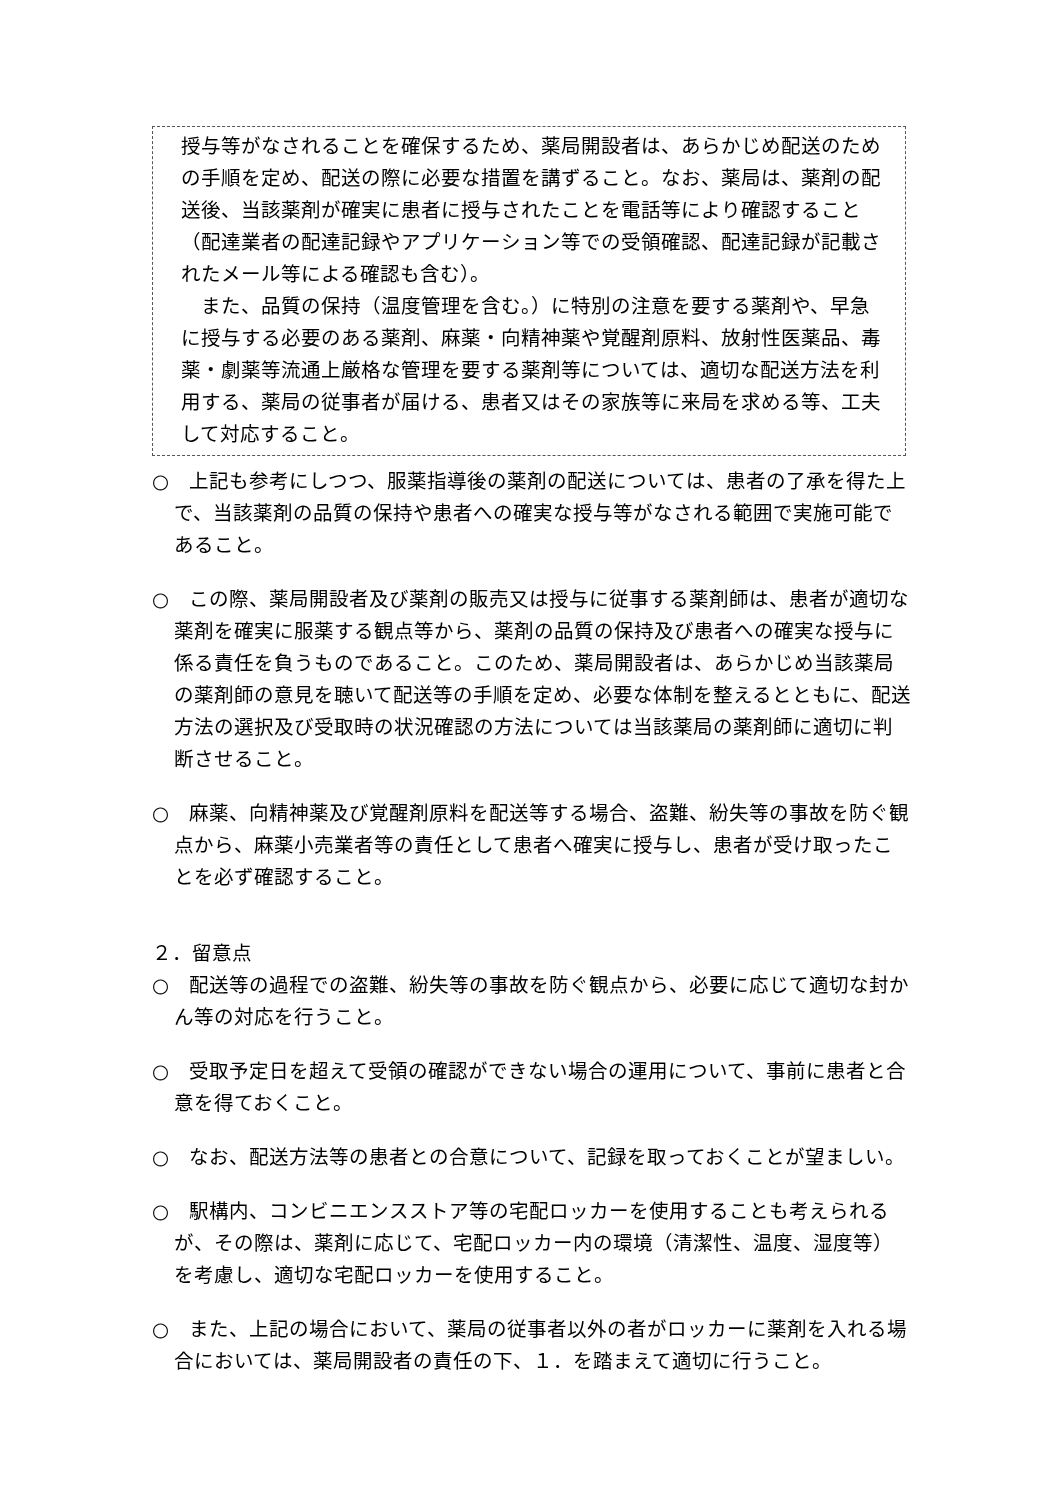授与等がなされることを確保するため、薬局開設者は、あらかじめ配送のための手順を定め、配送の際に必要な措置を講ずること。なお、薬局は、薬剤の配送後、当該薬剤が確実に患者に授与されたことを電話等により確認すること（配達業者の配達記録やアプリケーション等での受領確認、配達記録が記載されたメール等による確認も含む）。
　また、品質の保持（温度管理を含む。）に特別の注意を要する薬剤や、早急に授与する必要のある薬剤、麻薬・向精神薬や覚醒剤原料、放射性医薬品、毒薬・劇薬等流通上厳格な管理を要する薬剤等については、適切な配送方法を利用する、薬局の従事者が届ける、患者又はその家族等に来局を求める等、工夫して対応すること。
○　上記も参考にしつつ、服薬指導後の薬剤の配送については、患者の了承を得た上で、当該薬剤の品質の保持や患者への確実な授与等がなされる範囲で実施可能であること。
○　この際、薬局開設者及び薬剤の販売又は授与に従事する薬剤師は、患者が適切な薬剤を確実に服薬する観点等から、薬剤の品質の保持及び患者への確実な授与に係る責任を負うものであること。このため、薬局開設者は、あらかじめ当該薬局の薬剤師の意見を聴いて配送等の手順を定め、必要な体制を整えるとともに、配送方法の選択及び受取時の状況確認の方法については当該薬局の薬剤師に適切に判断させること。
○　麻薬、向精神薬及び覚醒剤原料を配送等する場合、盗難、紛失等の事故を防ぐ観点から、麻薬小売業者等の責任として患者へ確実に授与し、患者が受け取ったことを必ず確認すること。
２．留意点
○　配送等の過程での盗難、紛失等の事故を防ぐ観点から、必要に応じて適切な封かん等の対応を行うこと。
○　受取予定日を超えて受領の確認ができない場合の運用について、事前に患者と合意を得ておくこと。
○　なお、配送方法等の患者との合意について、記録を取っておくことが望ましい。
○　駅構内、コンビニエンスストア等の宅配ロッカーを使用することも考えられるが、その際は、薬剤に応じて、宅配ロッカー内の環境（清潔性、温度、湿度等）を考慮し、適切な宅配ロッカーを使用すること。
○　また、上記の場合において、薬局の従事者以外の者がロッカーに薬剤を入れる場合においては、薬局開設者の責任の下、１．を踏まえて適切に行うこと。